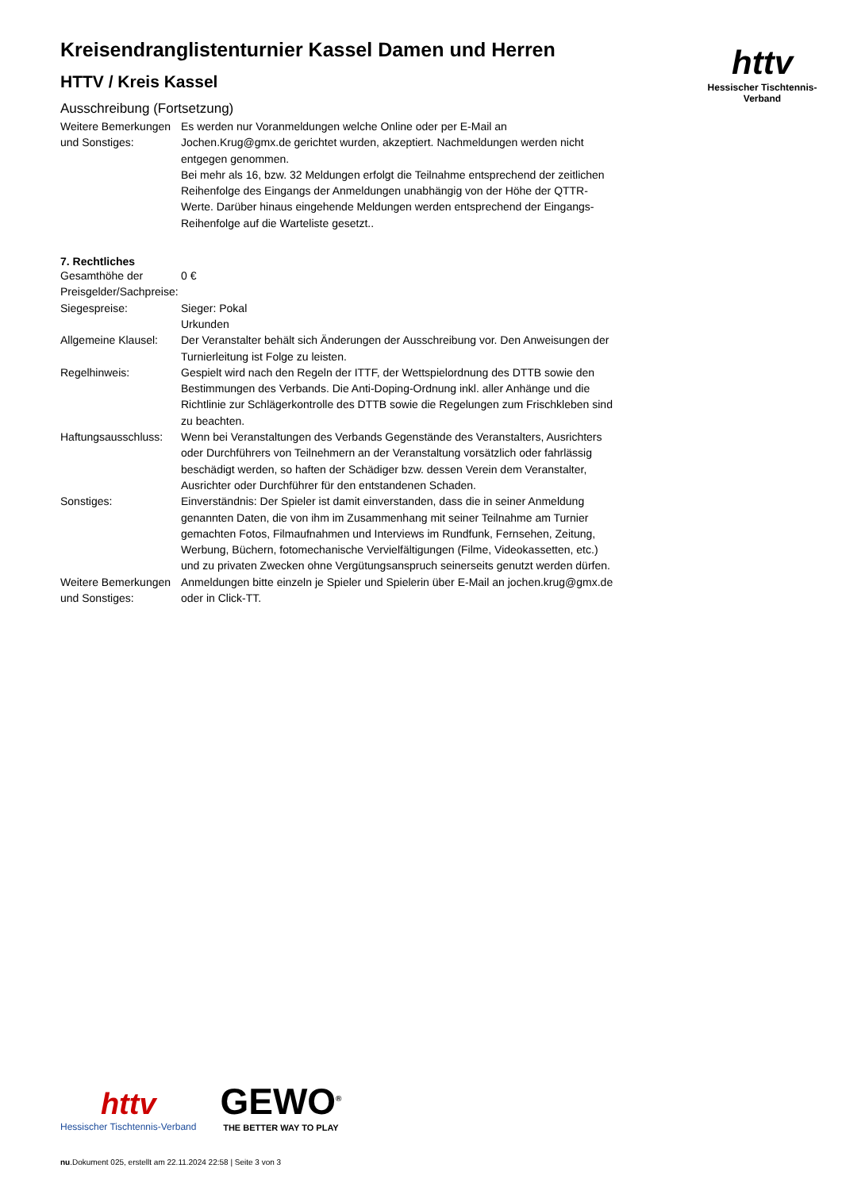httv
Hessischer Tischtennis-Verband
Kreisendranglistenturnier Kassel Damen und Herren
HTTV / Kreis Kassel
Ausschreibung (Fortsetzung)
| Weitere Bemerkungen und Sonstiges: | Es werden nur Voranmeldungen welche Online oder per E-Mail an Jochen.Krug@gmx.de gerichtet wurden, akzeptiert. Nachmeldungen werden nicht entgegen genommen. Bei mehr als 16, bzw. 32 Meldungen erfolgt die Teilnahme entsprechend der zeitlichen Reihenfolge des Eingangs der Anmeldungen unabhängig von der Höhe der QTTR-Werte. Darüber hinaus eingehende Meldungen werden entsprechend der Eingangs-Reihenfolge auf die Warteliste gesetzt.. |
7. Rechtliches
| Gesamthöhe der Preisgelder/Sachpreise: | 0 € |
| Siegespreise: | Sieger: Pokal Urkunden |
| Allgemeine Klausel: | Der Veranstalter behält sich Änderungen der Ausschreibung vor. Den Anweisungen der Turnierleitung ist Folge zu leisten. |
| Regelhinweis: | Gespielt wird nach den Regeln der ITTF, der Wettspielordnung des DTTB sowie den Bestimmungen des Verbands. Die Anti-Doping-Ordnung inkl. aller Anhänge und die Richtlinie zur Schlägerkontrolle des DTTB sowie die Regelungen zum Frischkleben sind zu beachten. |
| Haftungsausschluss: | Wenn bei Veranstaltungen des Verbands Gegenstände des Veranstalters, Ausrichters oder Durchführers von Teilnehmern an der Veranstaltung vorsätzlich oder fahrlässig beschädigt werden, so haften der Schädiger bzw. dessen Verein dem Veranstalter, Ausrichter oder Durchführer für den entstandenen Schaden. |
| Sonstiges: | Einverständnis: Der Spieler ist damit einverstanden, dass die in seiner Anmeldung genannten Daten, die von ihm im Zusammenhang mit seiner Teilnahme am Turnier gemachten Fotos, Filmaufnahmen und Interviews im Rundfunk, Fernsehen, Zeitung, Werbung, Büchern, fotomechanische Vervielfältigungen (Filme, Videokassetten, etc.) und zu privaten Zwecken ohne Vergütungsanspruch seinerseits genutzt werden dürfen. |
| Weitere Bemerkungen und Sonstiges: | Anmeldungen bitte einzeln je Spieler und Spielerin über E-Mail an jochen.krug@gmx.de oder in Click-TT. |
httv
Hessischer Tischtennis-Verband
GEWO<sup>®</sup>
THE BETTER WAY TO PLAY
nu.Dokument 025, erstellt am 22.11.2024 22:58 | Seite 3 von 3